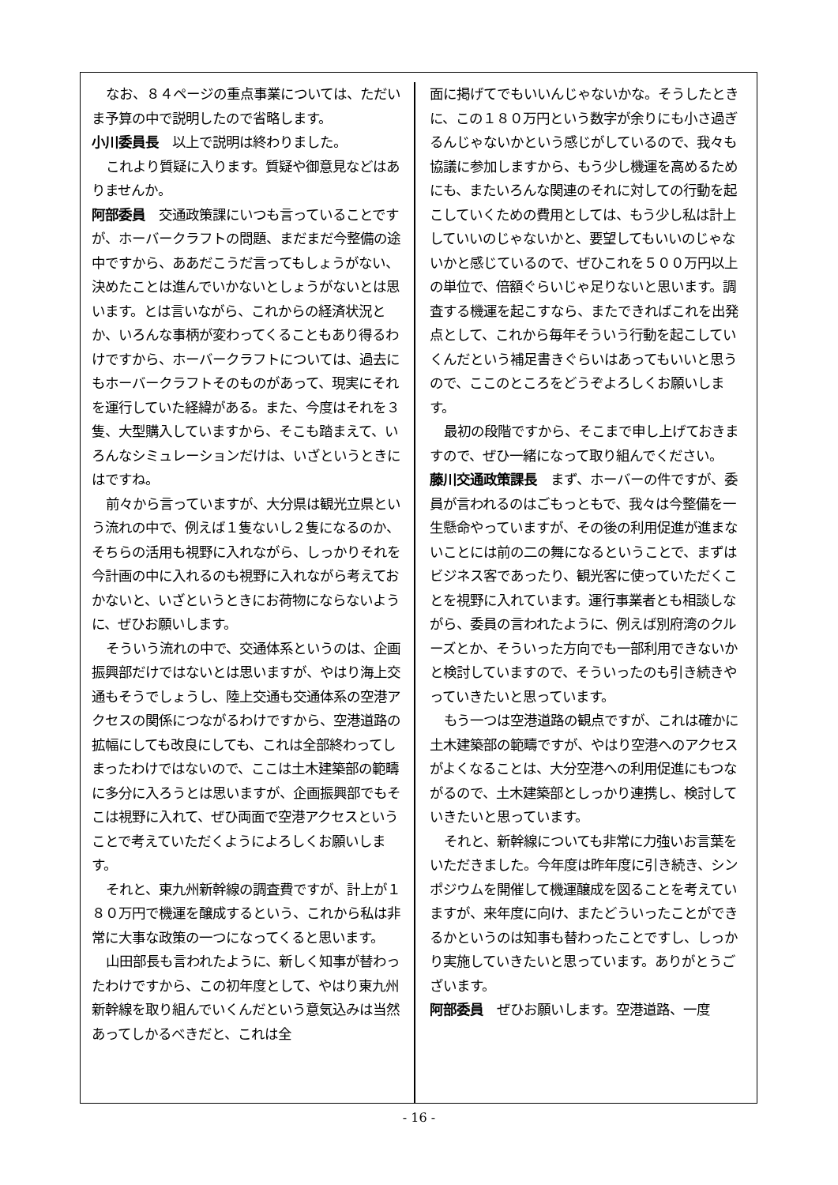なお、８４ページの重点事業については、ただいま予算の中で説明したので省略します。
小川委員長　以上で説明は終わりました。
これより質疑に入ります。質疑や御意見などはありませんか。
阿部委員　交通政策課にいつも言っていることですが、ホーバークラフトの問題、まだまだ今整備の途中ですから、ああだこうだ言ってもしょうがない、決めたことは進んでいかないとしょうがないとは思います。とは言いながら、これからの経済状況とか、いろんな事柄が変わってくることもあり得るわけですから、ホーバークラフトについては、過去にもホーバークラフトそのものがあって、現実にそれを運行していた経緯がある。また、今度はそれを３隻、大型購入していますから、そこも踏まえて、いろんなシミュレーションだけは、いざというときにはですね。
前々から言っていますが、大分県は観光立県という流れの中で、例えば１隻ないし２隻になるのか、そちらの活用も視野に入れながら、しっかりそれを今計画の中に入れるのも視野に入れながら考えておかないと、いざというときにお荷物にならないように、ぜひお願いします。
そういう流れの中で、交通体系というのは、企画振興部だけではないとは思いますが、やはり海上交通もそうでしょうし、陸上交通も交通体系の空港アクセスの関係につながるわけですから、空港道路の拡幅にしても改良にしても、これは全部終わってしまったわけではないので、ここは土木建築部の範疇に多分に入ろうとは思いますが、企画振興部でもそこは視野に入れて、ぜひ両面で空港アクセスということで考えていただくようによろしくお願いします。
それと、東九州新幹線の調査費ですが、計上が１８０万円で機運を醸成するという、これから私は非常に大事な政策の一つになってくると思います。
山田部長も言われたように、新しく知事が替わったわけですから、この初年度として、やはり東九州新幹線を取り組んでいくんだという意気込みは当然あってしかるべきだと、これは全
面に掲げてでもいいんじゃないかな。そうしたときに、この１８０万円という数字が余りにも小さ過ぎるんじゃないかという感じがしているので、我々も協議に参加しますから、もう少し機運を高めるためにも、またいろんな関連のそれに対しての行動を起こしていくための費用としては、もう少し私は計上していいのじゃないかと、要望してもいいのじゃないかと感じているので、ぜひこれを５００万円以上の単位で、倍額ぐらいじゃ足りないと思います。調査する機運を起こすなら、またできればこれを出発点として、これから毎年そういう行動を起こしていくんだという補足書きぐらいはあってもいいと思うので、ここのところをどうぞよろしくお願いします。
最初の段階ですから、そこまで申し上げておきますので、ぜひ一緒になって取り組んでください。
藤川交通政策課長　まず、ホーバーの件ですが、委員が言われるのはごもっともで、我々は今整備を一生懸命やっていますが、その後の利用促進が進まないことには前の二の舞になるということで、まずはビジネス客であったり、観光客に使っていただくことを視野に入れています。運行事業者とも相談しながら、委員の言われたように、例えば別府湾のクルーズとか、そういった方向でも一部利用できないかと検討していますので、そういったのも引き続きやっていきたいと思っています。
もう一つは空港道路の観点ですが、これは確かに土木建築部の範疇ですが、やはり空港へのアクセスがよくなることは、大分空港への利用促進にもつながるので、土木建築部としっかり連携し、検討していきたいと思っています。
それと、新幹線についても非常に力強いお言葉をいただきました。今年度は昨年度に引き続き、シンポジウムを開催して機運醸成を図ることを考えていますが、来年度に向け、またどういったことができるかというのは知事も替わったことですし、しっかり実施していきたいと思っています。ありがとうございます。
阿部委員　ぜひお願いします。空港道路、一度
- 16 -